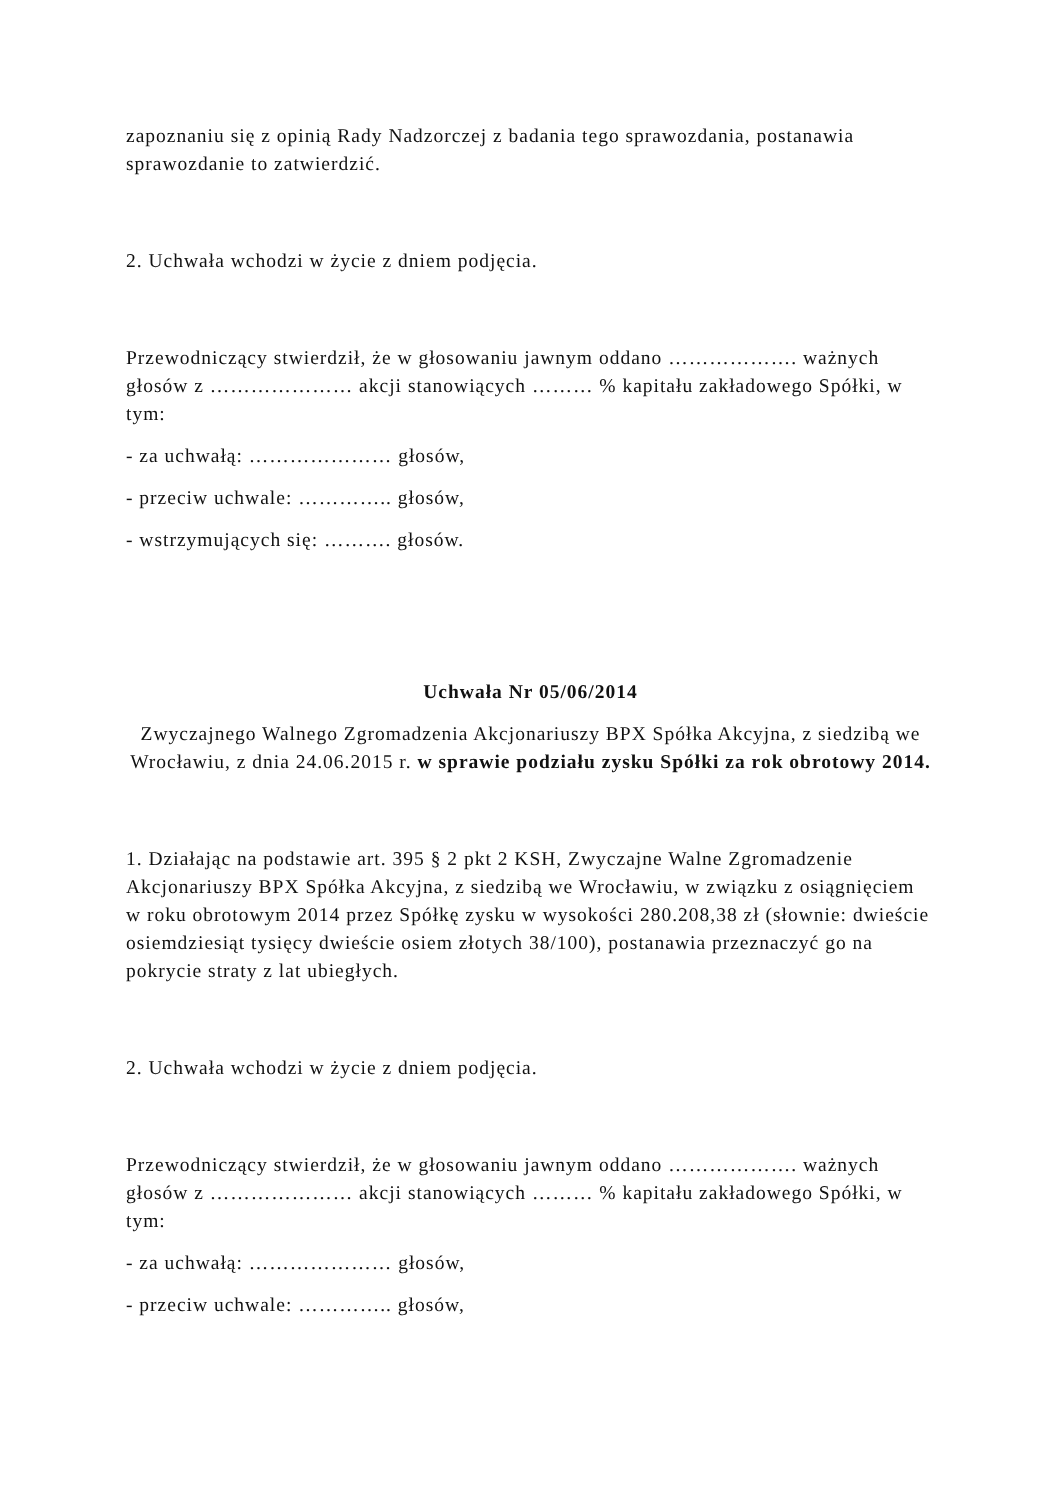zapoznaniu się z opinią Rady Nadzorczej z badania tego sprawozdania, postanawia sprawozdanie to zatwierdzić.
2. Uchwała wchodzi w życie z dniem podjęcia.
Przewodniczący stwierdził, że w głosowaniu jawnym oddano ………………. ważnych głosów z ………………… akcji stanowiących ……… % kapitału zakładowego Spółki, w tym:
- za uchwałą: ………………… głosów,
- przeciw uchwale: ………….. głosów,
- wstrzymujących się: ………. głosów.
Uchwała Nr 05/06/2014
Zwyczajnego Walnego Zgromadzenia Akcjonariuszy BPX Spółka Akcyjna, z siedzibą we Wrocławiu, z dnia 24.06.2015 r. w sprawie podziału zysku Spółki za rok obrotowy 2014.
1. Działając na podstawie art. 395 § 2 pkt 2 KSH, Zwyczajne Walne Zgromadzenie Akcjonariuszy BPX Spółka Akcyjna, z siedzibą we Wrocławiu, w związku z osiągnięciem w roku obrotowym 2014 przez Spółkę zysku w wysokości 280.208,38 zł (słownie: dwieście osiemdziesiąt tysięcy dwieście osiem złotych 38/100), postanawia przeznaczyć go na pokrycie straty z lat ubiegłych.
2. Uchwała wchodzi w życie z dniem podjęcia.
Przewodniczący stwierdził, że w głosowaniu jawnym oddano ………………. ważnych głosów z ………………… akcji stanowiących ……… % kapitału zakładowego Spółki, w tym:
- za uchwałą: ………………… głosów,
- przeciw uchwale: ………….. głosów,